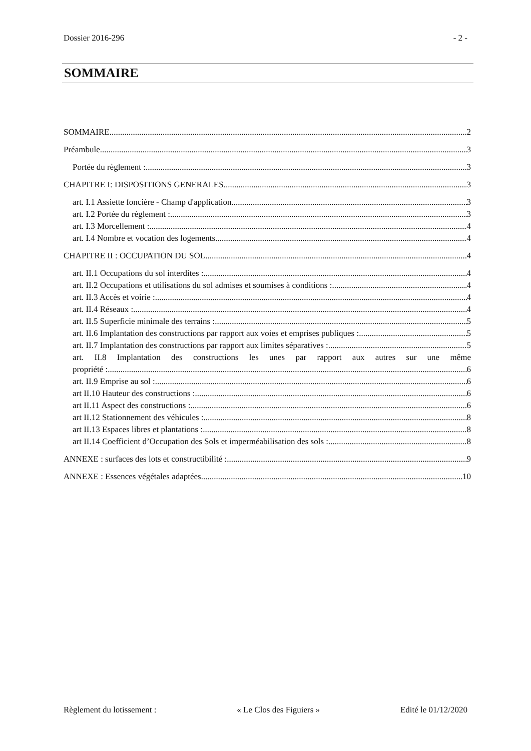Dossier 2016-296 - 2 -
SOMMAIRE
SOMMAIRE 2
Préambule 3
Portée du règlement : 3
CHAPITRE I: DISPOSITIONS GENERALES 3
art. I.1 Assiette foncière - Champ d'application 3
art. I.2 Portée du règlement : 3
art. I.3 Morcellement : 4
art. I.4 Nombre et vocation des logements 4
CHAPITRE II : OCCUPATION DU SOL 4
art. II.1 Occupations du sol interdites : 4
art. II.2 Occupations et utilisations du sol admises et soumises à conditions : 4
art. II.3 Accès et voirie : 4
art. II.4 Réseaux : 4
art. II.5 Superficie minimale des terrains : 5
art. II.6 Implantation des constructions par rapport aux voies et emprises publiques : 5
art. II.7 Implantation des constructions par rapport aux limites séparatives : 5
art. II.8 Implantation des constructions les unes par rapport aux autres sur une même
propriété : 6
art. II.9 Emprise au sol : 6
art II.10 Hauteur des constructions : 6
art II.11 Aspect des constructions : 6
art II.12 Stationnement des véhicules : 8
art II.13 Espaces libres et plantations : 8
art II.14 Coefficient d’Occupation des Sols et imperméabilisation des sols : 8
ANNEXE : surfaces des lots et constructibilité : 9
ANNEXE : Essences végétales adaptées 10
Règlement du lotissement : « Le Clos des Figuiers » Edité le 01/12/2020